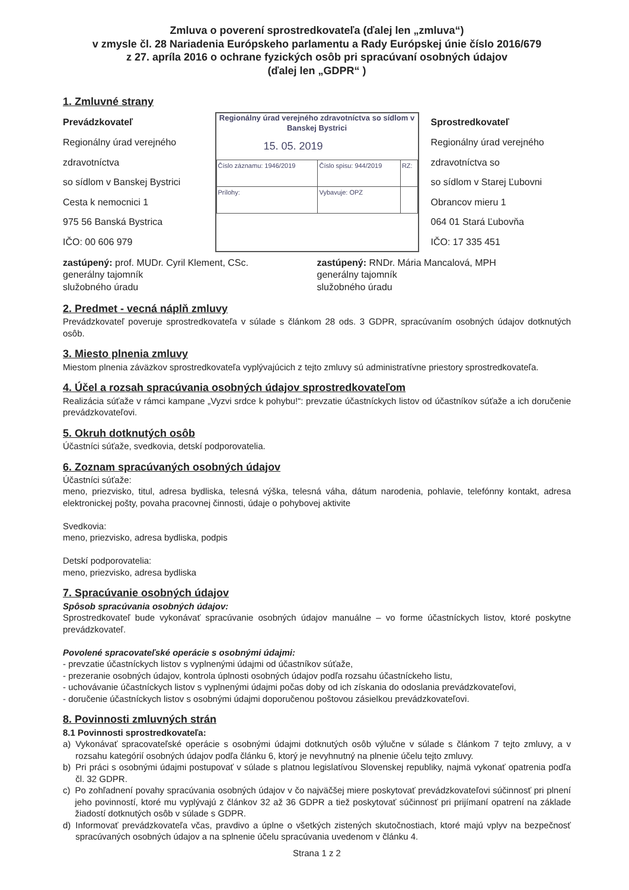Zmluva o poverení sprostredkovateľa (ďalej len „zmluva“)
v zmysle čl. 28 Nariadenia Európskeho parlamentu a Rady Európskej únie číslo 2016/679
z 27. apríla 2016 o ochrane fyzických osôb pri spracúvaní osobných údajov
(ďalej len „GDPR“ )
1. Zmluvné strany
Prevádzkovateľ
Regionálny úrad verejného zdravotníctva
so sídlom v Banskej Bystrici
Cesta k nemocnici 1
975 56 Banská Bystrica
IČO: 00 606 979
Regionálny úrad verejného zdravotníctva so sídlom v Banskej Bystrici
15. 05. 2019
| Číslo záznamu: 1946/2019 | Číslo spisu: 944/2019 | RZ: |
| Prílohy: | Vybavuje: OPZ | |
Sprostredkovateľ
Regionálny úrad verejného zdravotníctva so
so sídlom v Starej Ľubovni
Obrancov mieru 1
064 01 Stará Ľubovňa
IČO: 17 335 451
zastúpený: prof. MUDr. Cyril Klement, CSc.
generálny tajomník
služobného úradu
zastúpený: RNDr. Mária Mancalová, MPH
generálny tajomník
služobného úradu
2. Predmet - vecná náplň zmluvy
Prevádzkovateľ poveruje sprostredkovateľa v súlade s článkom 28 ods. 3 GDPR, spracúvaním osobných údajov dotknutých osôb.
3. Miesto plnenia zmluvy
Miestom plnenia záväzkov sprostredkovateľa vyplývajúcich z tejto zmluvy sú administratívne priestory sprostredkovateľa.
4. Účel a rozsah spracúvania osobných údajov sprostredkovateľom
Realizácia súťaže v rámci kampane „Vyzvi srdce k pohybu!“: prevzatie účastníckych listov od účastníkov súťaže a ich doručenie prevádzkovateľovi.
5. Okruh dotknutých osôb
Účastníci súťaže, svedkovia, detskí podporovatelia.
6. Zoznam spracúvaných osobných údajov
Účastníci súťaže:
meno, priezvisko, titul, adresa bydliska, telesná výška, telesná váha, dátum narodenia, pohlavie, telefónny kontakt, adresa elektronickej pošty, povaha pracovnej činnosti, údaje o pohybovej aktivite
Svedkovia:
meno, priezvisko, adresa bydliska, podpis
Detskí podporovatelia:
meno, priezvisko, adresa bydliska
7. Spracúvanie osobných údajov
Spôsob spracúvania osobných údajov:
Sprostredkovateľ bude vykonávať spracúvanie osobných údajov manuálne – vo forme účastníckych listov, ktoré poskytne prevádzkovateľ.
Povolené spracovateľské operácie s osobnými údajmi:
- prevzatie účastníckych listov s vyplnenými údajmi od účastníkov súťaže,
- prezeranie osobných údajov, kontrola úplnosti osobných údajov podľa rozsahu účastníckeho listu,
- uchovávanie účastníckych listov s vyplnenými údajmi počas doby od ich získania do odoslania prevádzkovateľovi,
- doručenie účastníckych listov s osobnými údajmi doporučenou poštovou zásielkou prevádzkovateľovi.
8. Povinnosti zmluvných strán
8.1 Povinnosti sprostredkovateľa:
a) Vykonávať spracovateľské operácie s osobnými údajmi dotknutých osôb výlučne v súlade s článkom 7 tejto zmluvy, a v rozsahu kategórií osobných údajov podľa článku 6, ktorý je nevyhnutný na plnenie účelu tejto zmluvy.
b) Pri práci s osobnými údajmi postupovať v súlade s platnou legislatívou Slovenskej republiky, najmä vykonať opatrenia podľa čl. 32 GDPR.
c) Po zohľadnení povahy spracúvania osobných údajov v čo najväčšej miere poskytovať prevádzkovateľovi súčinnosť pri plnení jeho povinností, ktoré mu vyplývajú z článkov 32 až 36 GDPR a tiež poskytovať súčinnosť pri prijímaní opatrení na základe žiadostí dotknutých osôb v súlade s GDPR.
d) Informovať prevádzkovateľa včas, pravdivo a úplne o všetkých zistených skutočnostiach, ktoré majú vplyv na bezpečnosť spracúvaných osobných údajov a na splnenie účelu spracúvania uvedenom v článku 4.
Strana 1 z 2